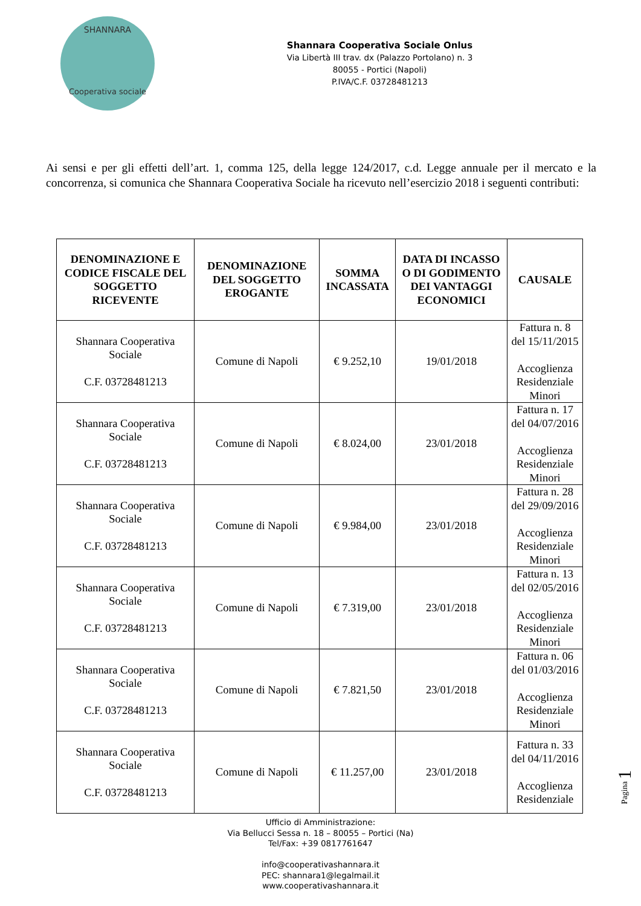SHANNARA
Cooperativa sociale
Shannara Cooperativa Sociale Onlus
Via Libertà III trav. dx (Palazzo Portolano) n. 3
80055 - Portici (Napoli)
P.IVA/C.F. 03728481213
Ai sensi e per gli effetti dell’art. 1, comma 125, della legge 124/2017, c.d. Legge annuale per il mercato e la concorrenza, si comunica che Shannara Cooperativa Sociale ha ricevuto nell’esercizio 2018 i seguenti contributi:
| DENOMINAZIONE E CODICE FISCALE DEL SOGGETTO RICEVENTE | DENOMINAZIONE DEL SOGGETTO EROGANTE | SOMMA INCASSATA | DATA DI INCASSO O DI GODIMENTO DEI VANTAGGI ECONOMICI | CAUSALE |
| --- | --- | --- | --- | --- |
| Shannara Cooperativa Sociale C.F. 03728481213 | Comune di Napoli | € 9.252,10 | 19/01/2018 | Fattura n. 8 del 15/11/2015 Accoglienza Residenziale Minori |
| Shannara Cooperativa Sociale C.F. 03728481213 | Comune di Napoli | € 8.024,00 | 23/01/2018 | Fattura n. 17 del 04/07/2016 Accoglienza Residenziale Minori |
| Shannara Cooperativa Sociale C.F. 03728481213 | Comune di Napoli | € 9.984,00 | 23/01/2018 | Fattura n. 28 del 29/09/2016 Accoglienza Residenziale Minori |
| Shannara Cooperativa Sociale C.F. 03728481213 | Comune di Napoli | € 7.319,00 | 23/01/2018 | Fattura n. 13 del 02/05/2016 Accoglienza Residenziale Minori |
| Shannara Cooperativa Sociale C.F. 03728481213 | Comune di Napoli | € 7.821,50 | 23/01/2018 | Fattura n. 06 del 01/03/2016 Accoglienza Residenziale Minori |
| Shannara Cooperativa Sociale C.F. 03728481213 | Comune di Napoli | € 11.257,00 | 23/01/2018 | Fattura n. 33 del 04/11/2016 Accoglienza Residenziale |
Ufficio di Amministrazione:
Via Bellucci Sessa n. 18 – 80055 – Portici (Na)
Tel/Fax: +39 0817761647
info@cooperativashannara.it
PEC: shannara1@legalmail.it
www.cooperativashannara.it
Pagina 1